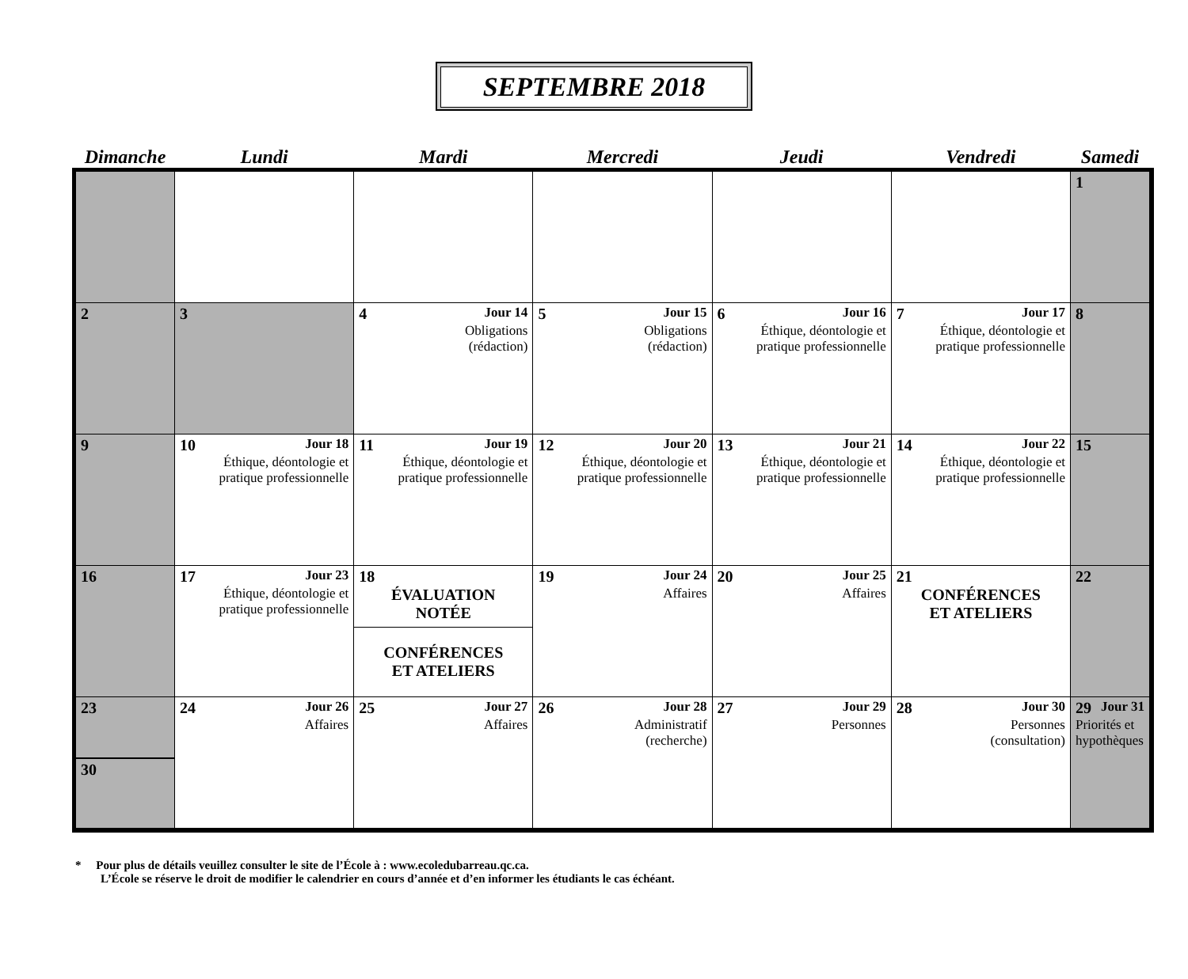SEPTEMBRE 2018
| Dimanche | Lundi | Mardi | Mercredi | Jeudi | Vendredi | Samedi |
| --- | --- | --- | --- | --- | --- | --- |
| | | | | | | 1 |
| 2 | 3 | 4 Jour 14 Obligations (rédaction) | 5 Jour 15 Obligations (rédaction) | 6 Jour 16 Éthique, déontologie et pratique professionnelle | 7 Jour 17 Éthique, déontologie et pratique professionnelle | 8 |
| 9 | 10 Jour 18 Éthique, déontologie et pratique professionnelle | 11 Jour 19 Éthique, déontologie et pratique professionnelle | 12 Jour 20 Éthique, déontologie et pratique professionnelle | 13 Jour 21 Éthique, déontologie et pratique professionnelle | 14 Jour 22 Éthique, déontologie et pratique professionnelle | 15 |
| 16 | 17 Jour 23 Éthique, déontologie et pratique professionnelle | 18 ÉVALUATION NOTÉE CONFÉRENCES ET ATELIERS | 19 Jour 24 Affaires | 20 Jour 25 Affaires | 21 CONFÉRENCES ET ATELIERS | 22 |
| 23 30 | 24 Jour 26 Affaires | 25 Jour 27 Affaires | 26 Jour 28 Administratif (recherche) | 27 Jour 29 Personnes | 28 Jour 30 Personnes (consultation) | 29 Jour 31 Priorités et hypothèques |
* Pour plus de détails veuillez consulter le site de l’École à : www.ecoledubarreau.qc.ca.
L’École se réserve le droit de modifier le calendrier en cours d’année et d’en informer les étudiants le cas échéant.